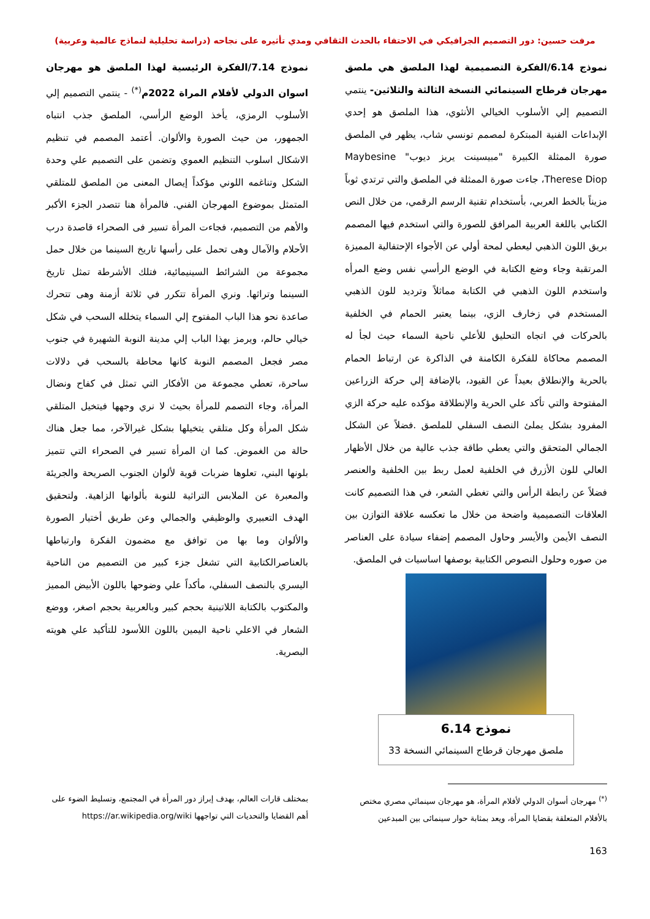مرفت حسين: دور التصميم الجرافيكي في الاحتفاء بالحدث الثقافي ومدي تأثيره على نجاحه (دراسة تحليلية لنماذج عالمية وعربية)
نموذج 6.14/الفكرة التصميمية لهذا الملصق هي ملصق مهرجان قرطاج السينمائي النسخة الثالثة والثلاثين- ينتمي التصميم إلي الأسلوب الخيالي الأنثوي، هذا الملصق هو إحدي الإبداعات الفنية المبتكرة لمصمم تونسي شاب، يظهر في الملصق صورة الممثلة الكبيرة "مبيسينت يريز ديوب" Maybesine Therese Diop، جاءت صورة الممثلة في الملصق والتي ترتدي ثوباً مزيناً بالخط العربي، بأستخدام تقنية الرسم الرقمي، من خلال النص الكتابي باللغة العربية المرافق للصورة والتي استخدم فيها المصمم بريق اللون الذهبي ليعطي لمحة أولي عن الأجواء الإحتفالية المميزة المرتقبة وجاء وضع الكتابة في الوضع الرأسي نفس وضع المرأه واستخدم اللون الذهبي في الكتابة مماثلاً وترديد للون الذهبي المستخدم في زخارف الزي، بينما يعتبر الحمام في الخلفية بالحركات في اتجاه التحليق للأعلي ناحية السماء حيث لجأ له المصمم محاكاة للفكرة الكامنة في الذاكرة عن ارتباط الحمام بالحرية والإنطلاق بعيداً عن القيود، بالإضافة إلي حركة الزراعين المفتوحة والتي تأكد علي الحرية والإنطلاقة مؤكده عليه حركة الزي المفرود بشكل يملئ النصف السفلي للملصق .فضلاً عن الشكل الجمالي المتحقق والتي يعطي طاقة جذب عالية من خلال الأظهار العالي للون الأزرق في الخلفية لعمل ربط بين الخلفية والعنصر فضلاً عن رابطة الرأس والتي تغطي الشعر، في هذا التصميم كانت العلاقات التصميمية واضحة من خلال ما تعكسه علاقة التوازن بين النصف الأيمن والأيسر وحاول المصمم إضفاء سيادة على العناصر من صوره وحلول النصوص الكتابية بوصفها اساسيات في الملصق.
نموذج 6.14
ملصق مهرجان قرطاج السينمائي النسخة 33
نموذج 7.14/الفكرة الرئيسية لهذا الملصق هو مهرجان اسوان الدولي لأفلام المراة 2022م<sup>(*)</sup> - ينتمي التصميم إلي الأسلوب الرمزي، يأخذ الوضع الرأسي، الملصق جذب انتباه الجمهور، من حيث الصورة والألوان. أعتمد المصمم في تنظيم الاشكال اسلوب التنظيم العموي وتضمن على التصميم علي وحدة الشكل وتناغمه اللوني مؤكداً إيصال المعنى من الملصق للمتلقي المتمثل بموضوع المهرجان الفني. فالمرأة هنا تتصدر الجزء الأكبر والأهم من التصميم، فجاءت المرأة تسير فى الصحراء قاصدة درب الأحلام والآمال وهى تحمل على رأسها تاريخ السينما من خلال حمل مجموعة من الشرائط السينيمائية، فتلك الأشرطة تمثل تاريخ السينما وتراثها. ونري المرأة تتكرر في ثلاثة أزمنة وهى تتحرك صاعدة نحو هذا الباب المفتوح إلي السماء يتخلله السحب في شكل خيالي حالم، ويرمز بهذا الباب إلي مدينة النوبة الشهيرة في جنوب مصر فجعل المصمم النوبة كانها محاطة بالسحب في دلالات ساحرة، تعطي مجموعة من الأفكار التي تمثل في كفاح ونضال المرأة، وجاء التصمم للمرأة بحيث لا نري وجهها فيتخيل المتلقي شكل المرأة وكل متلقي يتخيلها بشكل غيرالآخر، مما جعل هناك حالة من الغموض. كما ان المرأة تسير في الصحراء التي تتميز بلونها البني، تعلوها ضربات قوية لألوان الجنوب الصريحة والجريئة والمعبرة عن الملابس التراثية للنوبة بألوانها الزاهية. ولتحقيق الهدف التعبيري والوظيفي والجمالي وعن طريق أختيار الصورة والألوان وما بها من توافق مع مضمون الفكرة وارتباطها بالعناصرالكتابية التي تشغل جزء كبير من التصميم من الناحية اليسري بالنصف السفلي، مأكداً علي وضوحها باللون الأبيض المميز والمكتوب بالكتابة اللاتينية بحجم كبير وبالعربية بحجم اصغر، ووضع الشعار في الاعلي ناحية اليمين باللون اللأسود للتأكيد علي هويته البصرية.
<sup>(*)</sup> مهرجان أسوان الدولي لأفلام المرأة، هو مهرجان سينمائي مصري مختص بالأفلام المتعلقة بقضايا المرأة، ويعد بمثابة حوار سينمائى بين المبدعين
بمختلف قارات العالم، بهدف إبراز دور المرأة في المجتمع، وتسليط الضوء على أهم القضايا والتحديات التي تواجهها https://ar.wikipedia.org/wiki
163